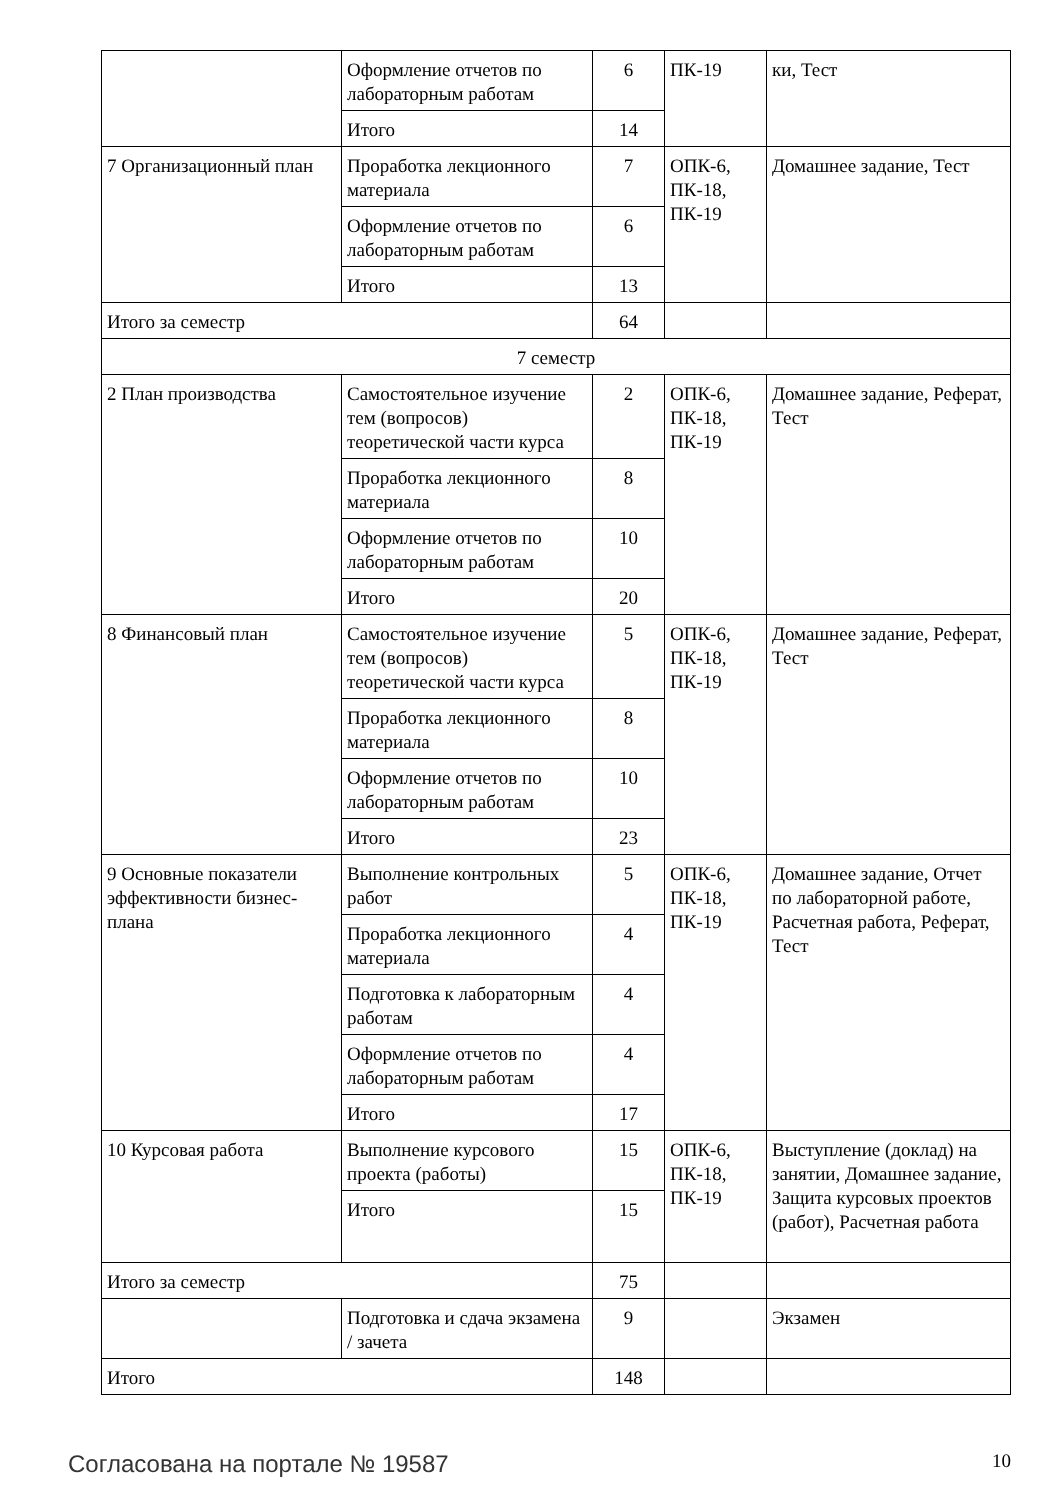| | Оформление отчетов по лабораторным работам | 6 | ПК-19 | ки, Тест |
| | Итого | 14 | | |
| 7 Организационный план | Проработка лекционного материала | 7 | ОПК-6, ПК-18, ПК-19 | Домашнее задание, Тест |
| | Оформление отчетов по лабораторным работам | 6 | | |
| | Итого | 13 | | |
| Итого за семестр | | 64 | | |
| 7 семестр | | | | |
| 2 План производства | Самостоятельное изучение тем (вопросов) теоретической части курса | 2 | ОПК-6, ПК-18, ПК-19 | Домашнее задание, Реферат, Тест |
| | Проработка лекционного материала | 8 | | |
| | Оформление отчетов по лабораторным работам | 10 | | |
| | Итого | 20 | | |
| 8 Финансовый план | Самостоятельное изучение тем (вопросов) теоретической части курса | 5 | ОПК-6, ПК-18, ПК-19 | Домашнее задание, Реферат, Тест |
| | Проработка лекционного материала | 8 | | |
| | Оформление отчетов по лабораторным работам | 10 | | |
| | Итого | 23 | | |
| 9 Основные показатели эффективности бизнес-плана | Выполнение контрольных работ | 5 | ОПК-6, ПК-18, ПК-19 | Домашнее задание, Отчет по лабораторной работе, Расчетная работа, Реферат, Тест |
| | Проработка лекционного материала | 4 | | |
| | Подготовка к лабораторным работам | 4 | | |
| | Оформление отчетов по лабораторным работам | 4 | | |
| | Итого | 17 | | |
| 10 Курсовая работа | Выполнение курсового проекта (работы) | 15 | ОПК-6, ПК-18, ПК-19 | Выступление (доклад) на занятии, Домашнее задание, Защита курсовых проектов (работ), Расчетная работа |
| | Итого | 15 | | |
| Итого за семестр | | 75 | | |
| | Подготовка и сдача экзамена / зачета | 9 | | Экзамен |
| Итого | | 148 | | |
Согласована на портале № 19587 10